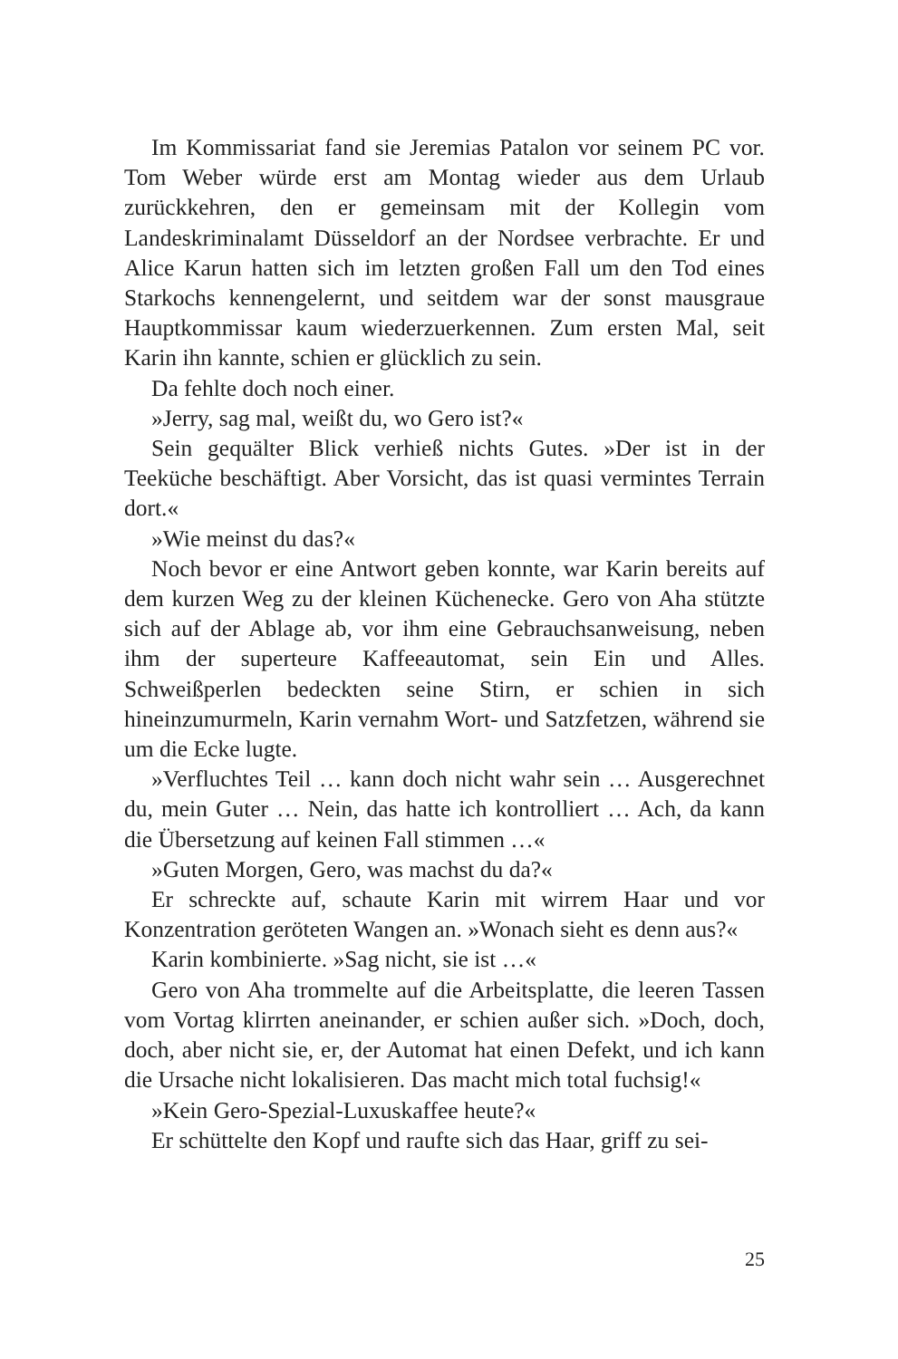Im Kommissariat fand sie Jeremias Patalon vor seinem PC vor. Tom Weber würde erst am Montag wieder aus dem Urlaub zurückkehren, den er gemeinsam mit der Kollegin vom Landeskriminalamt Düsseldorf an der Nordsee verbrachte. Er und Alice Karun hatten sich im letzten großen Fall um den Tod eines Starkochs kennengelernt, und seitdem war der sonst mausgraue Hauptkommissar kaum wiederzuerkennen. Zum ersten Mal, seit Karin ihn kannte, schien er glücklich zu sein.
Da fehlte doch noch einer.
»Jerry, sag mal, weißt du, wo Gero ist?«
Sein gequälter Blick verhieß nichts Gutes. »Der ist in der Teeküche beschäftigt. Aber Vorsicht, das ist quasi vermintes Terrain dort.«
»Wie meinst du das?«
Noch bevor er eine Antwort geben konnte, war Karin bereits auf dem kurzen Weg zu der kleinen Küchenecke. Gero von Aha stützte sich auf der Ablage ab, vor ihm eine Gebrauchsanweisung, neben ihm der superteure Kaffeeautomat, sein Ein und Alles. Schweißperlen bedeckten seine Stirn, er schien in sich hineinzumurmeln, Karin vernahm Wort- und Satzfetzen, während sie um die Ecke lugte.
»Verfluchtes Teil … kann doch nicht wahr sein … Ausgerechnet du, mein Guter … Nein, das hatte ich kontrolliert … Ach, da kann die Übersetzung auf keinen Fall stimmen …«
»Guten Morgen, Gero, was machst du da?«
Er schreckte auf, schaute Karin mit wirrem Haar und vor Konzentration geröteten Wangen an. »Wonach sieht es denn aus?«
Karin kombinierte. »Sag nicht, sie ist …«
Gero von Aha trommelte auf die Arbeitsplatte, die leeren Tassen vom Vortag klirrten aneinander, er schien außer sich. »Doch, doch, doch, aber nicht sie, er, der Automat hat einen Defekt, und ich kann die Ursache nicht lokalisieren. Das macht mich total fuchsig!«
»Kein Gero-Spezial-Luxuskaffee heute?«
Er schüttelte den Kopf und raufte sich das Haar, griff zu sei-
25